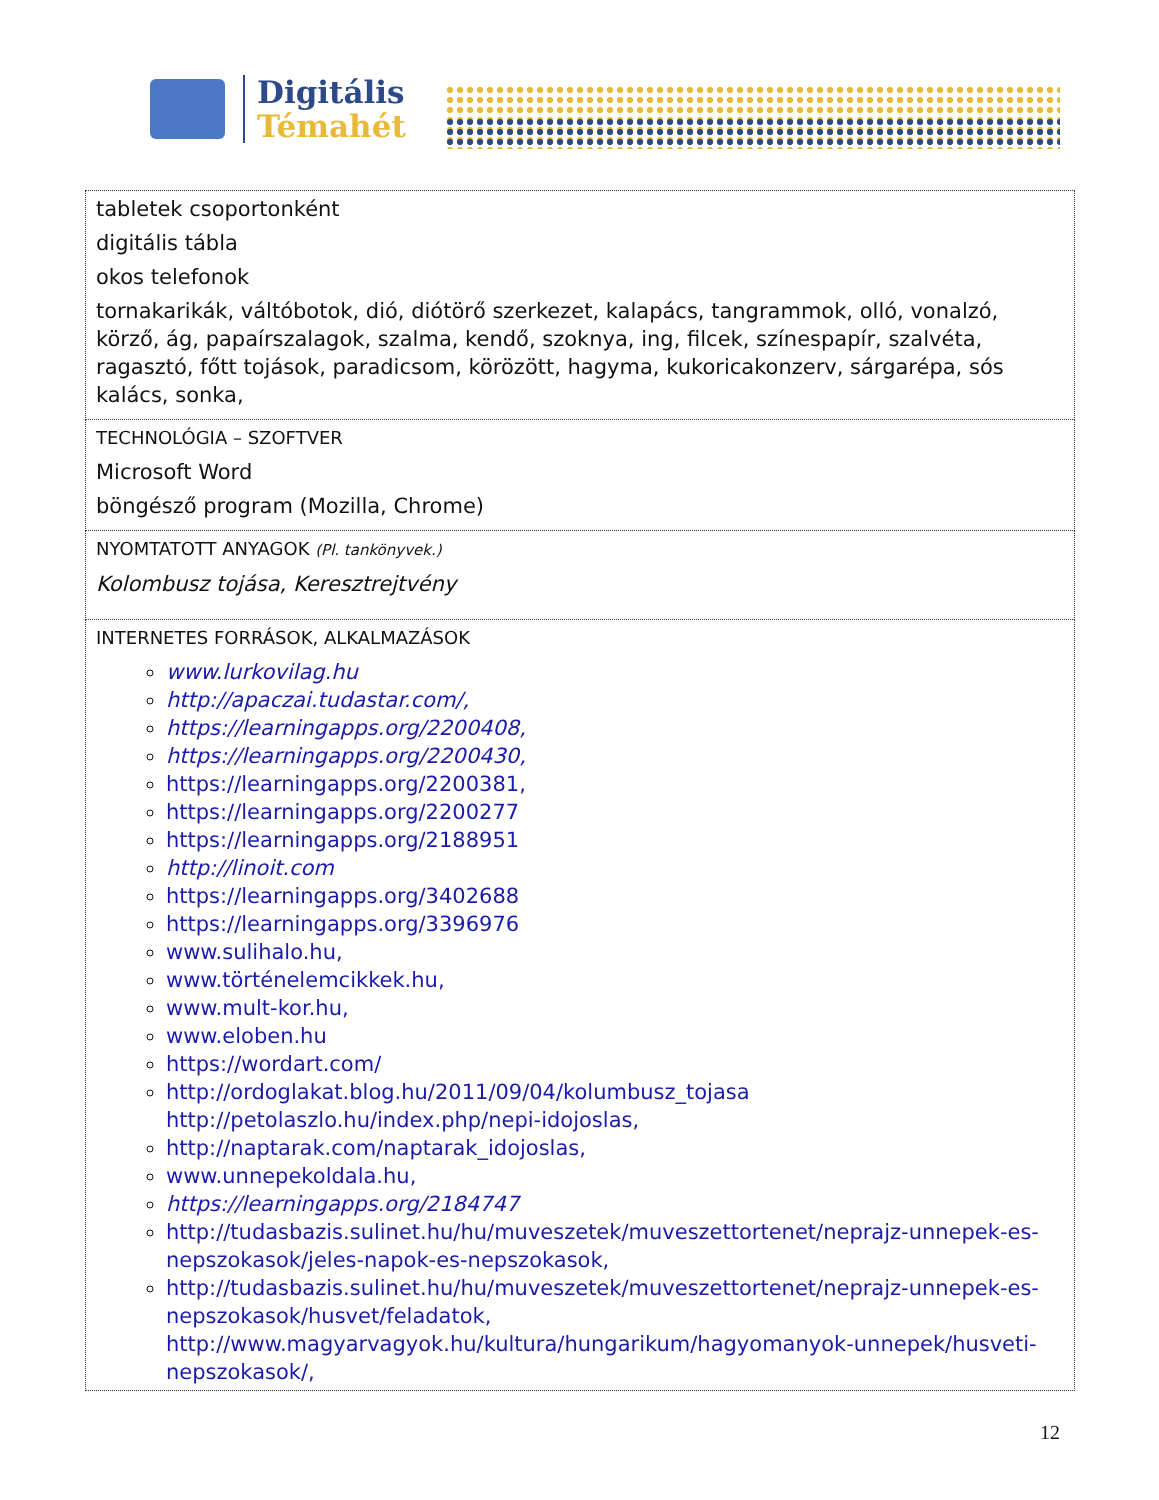Digitális
Témahét
| tabletek csoportonként digitális tábla okos telefonok tornakarikák, váltóbotok, dió, diótörő szerkezet, kalapács, tangrammok, olló, vonalzó, körző, ág, papaírszalagok, szalma, kendő, szoknya, ing, filcek, színespapír, szalvéta, ragasztó, főtt tojások, paradicsom, körözött, hagyma, kukoricakonzerv, sárgarépa, sós kalács, sonka, |
| TECHNOLÓGIA – SZOFTVER Microsoft Word böngésző program (Mozilla, Chrome) |
| NYOMTATOTT ANYAGOK (Pl. tankönyvek.) Kolombusz tojása, Keresztrejtvény |
| INTERNETES FORRÁSOK, ALKALMAZÁSOK www.lurkovilag.hu http://apaczai.tudastar.com/, https://learningapps.org/2200408, https://learningapps.org/2200430, https://learningapps.org/2200381, https://learningapps.org/2200277 https://learningapps.org/2188951 http://linoit.com https://learningapps.org/3402688 https://learningapps.org/3396976 www.sulihalo.hu, www.történelemcikkek.hu, www.mult-kor.hu, www.eloben.hu https://wordart.com/ http://ordoglakat.blog.hu/2011/09/04/kolumbusz_tojasa http://petolaszlo.hu/index.php/nepi-idojoslas, http://naptarak.com/naptarak_idojoslas, www.unnepekoldala.hu, https://learningapps.org/2184747 http://tudasbazis.sulinet.hu/hu/muveszetek/muveszettortenet/neprajz-unnepek-es-nepszokasok/jeles-napok-es-nepszokasok, http://tudasbazis.sulinet.hu/hu/muveszetek/muveszettortenet/neprajz-unnepek-es-nepszokasok/husvet/feladatok, http://www.magyarvagyok.hu/kultura/hungarikum/hagyomanyok-unnepek/husveti-nepszokasok/, |
12